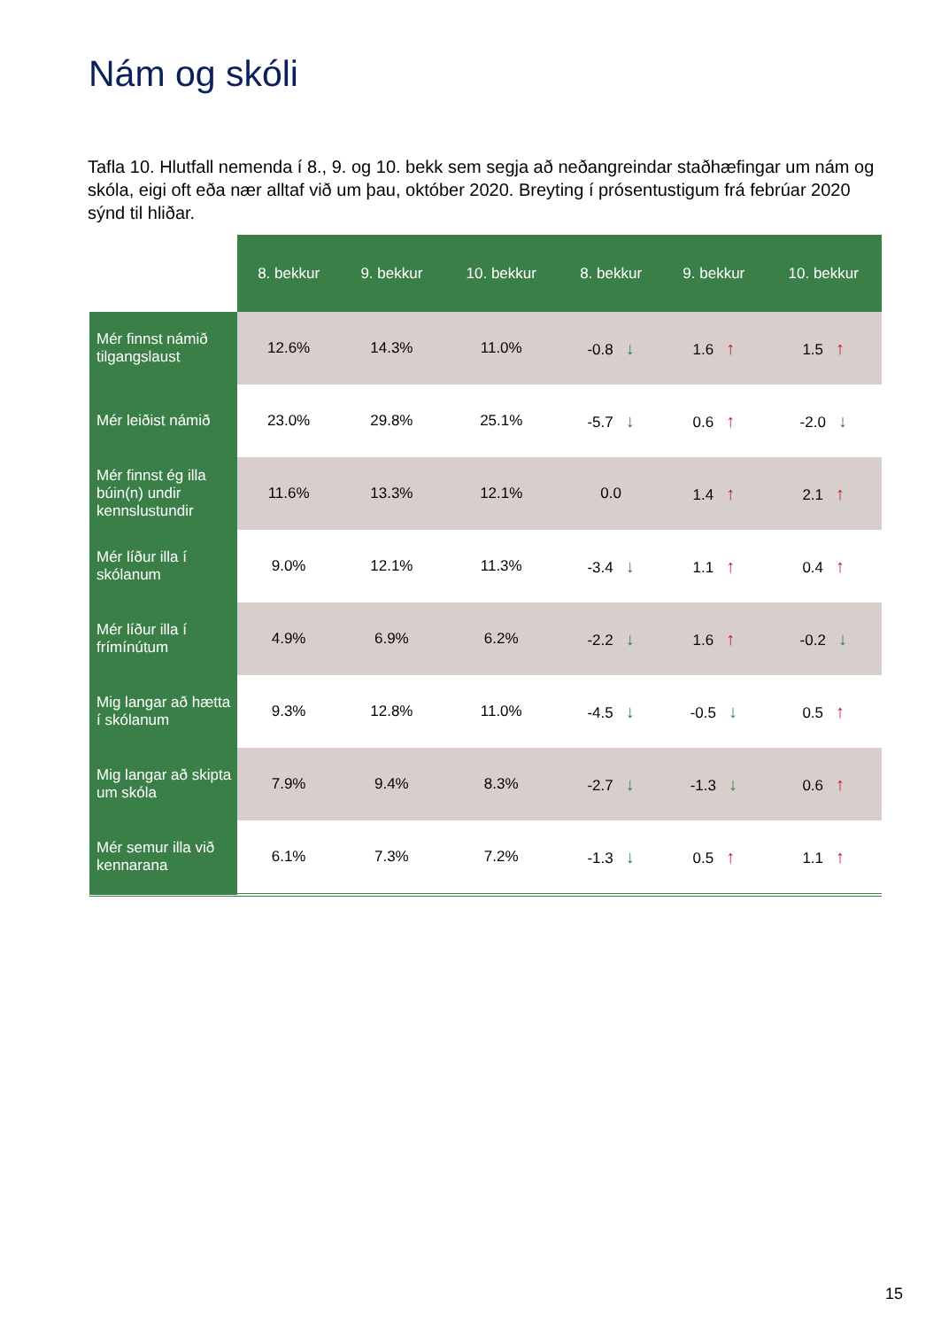Nám og skóli
Tafla 10. Hlutfall nemenda í 8., 9. og 10. bekk sem segja að neðangreindar staðhæfingar um nám og skóla, eigi oft eða nær alltaf við um þau, október 2020. Breyting í prósentustigum frá febrúar 2020 sýnd til hliðar.
| | 8. bekkur | 9. bekkur | 10. bekkur | 8. bekkur | 9. bekkur | 10. bekkur |
| --- | --- | --- | --- | --- | --- | --- |
| Mér finnst námið tilgangslaust | 12.6% | 14.3% | 11.0% | -0.8 ↓ | 1.6 ↑ | 1.5 ↑ |
| Mér leiðist námið | 23.0% | 29.8% | 25.1% | -5.7 ↓ | 0.6 ↑ | -2.0 ↓ |
| Mér finnst ég illa búin(n) undir kennslustundir | 11.6% | 13.3% | 12.1% | 0.0 | 1.4 ↑ | 2.1 ↑ |
| Mér líður illa í skólanum | 9.0% | 12.1% | 11.3% | -3.4 ↓ | 1.1 ↑ | 0.4 ↑ |
| Mér líður illa í frímínútum | 4.9% | 6.9% | 6.2% | -2.2 ↓ | 1.6 ↑ | -0.2 ↓ |
| Mig langar að hætta í skólanum | 9.3% | 12.8% | 11.0% | -4.5 ↓ | -0.5 ↓ | 0.5 ↑ |
| Mig langar að skipta um skóla | 7.9% | 9.4% | 8.3% | -2.7 ↓ | -1.3 ↓ | 0.6 ↑ |
| Mér semur illa við kennarana | 6.1% | 7.3% | 7.2% | -1.3 ↓ | 0.5 ↑ | 1.1 ↑ |
15